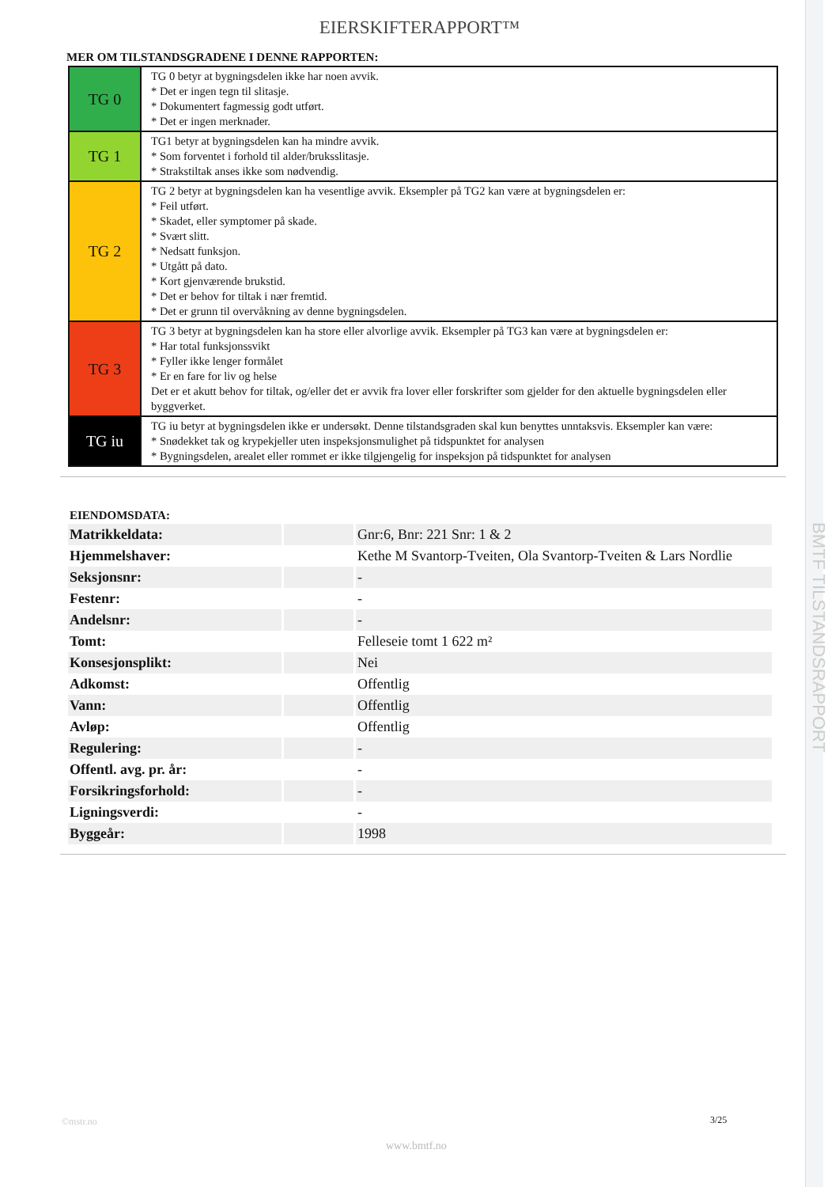BMTF TILSTANDSRAPPORT
EIERSKIFTERAPPORT™
MER OM TILSTANDSGRADENE I DENNE RAPPORTEN:
| TG 0 | TG 0 betyr at bygningsdelen ikke har noen avvik. * Det er ingen tegn til slitasje. * Dokumentert fagmessig godt utført. * Det er ingen merknader. |
| TG 1 | TG1 betyr at bygningsdelen kan ha mindre avvik. * Som forventet i forhold til alder/bruksslitasje. * Strakstiltak anses ikke som nødvendig. |
| TG 2 | TG 2 betyr at bygningsdelen kan ha vesentlige avvik. Eksempler på TG2 kan være at bygningsdelen er: * Feil utført. * Skadet, eller symptomer på skade. * Svært slitt. * Nedsatt funksjon. * Utgått på dato. * Kort gjenværende brukstid. * Det er behov for tiltak i nær fremtid. * Det er grunn til overvåkning av denne bygningsdelen. |
| TG 3 | TG 3 betyr at bygningsdelen kan ha store eller alvorlige avvik. Eksempler på TG3 kan være at bygningsdelen er: * Har total funksjonssvikt * Fyller ikke lenger formålet * Er en fare for liv og helse Det er et akutt behov for tiltak, og/eller det er avvik fra lover eller forskrifter som gjelder for den aktuelle bygningsdelen eller byggverket. |
| TG iu | TG iu betyr at bygningsdelen ikke er undersøkt. Denne tilstandsgraden skal kun benyttes unntaksvis. Eksempler kan være: * Snødekket tak og krypekjeller uten inspeksjonsmulighet på tidspunktet for analysen * Bygningsdelen, arealet eller rommet er ikke tilgjengelig for inspeksjon på tidspunktet for analysen |
EIENDOMSDATA:
| Matrikkeldata: | | Gnr:6, Bnr: 221 Snr: 1 & 2 |
| Hjemmelshaver: | | Kethe M Svantorp-Tveiten, Ola Svantorp-Tveiten & Lars Nordlie |
| Seksjonsnr: | | - |
| Festenr: | | - |
| Andelsnr: | | - |
| Tomt: | | Felleseie tomt 1 622 m² |
| Konsesjonsplikt: | | Nei |
| Adkomst: | | Offentlig |
| Vann: | | Offentlig |
| Avløp: | | Offentlig |
| Regulering: | | - |
| Offentl. avg. pr. år: | | - |
| Forsikringsforhold: | | - |
| Ligningsverdi: | | - |
| Byggeår: | | 1998 |
©mstr.no 3/25
www.bmtf.no